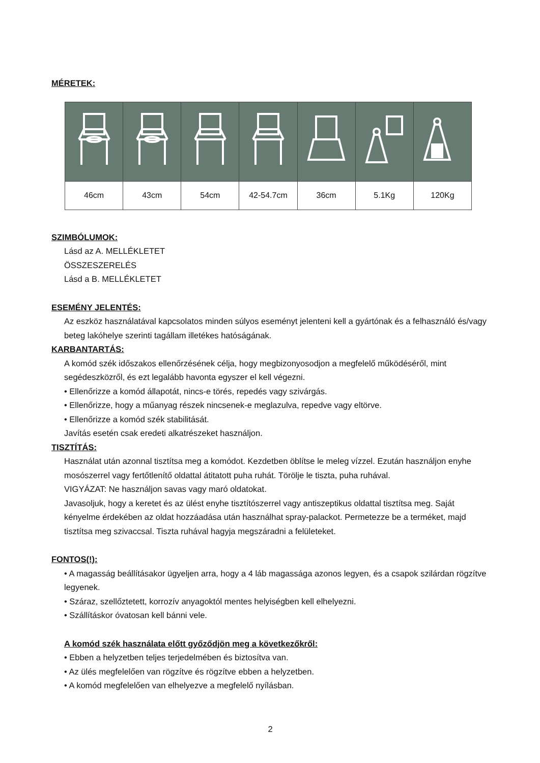MÉRETEK:
| 46cm | 43cm | 54cm | 42-54.7cm | 36cm | 5.1Kg | 120Kg |
SZIMBÓLUMOK:
Lásd az A. MELLÉKLETET
ÖSSZESZERELÉS
Lásd a B. MELLÉKLETET
ESEMÉNY JELENTÉS:
Az eszköz használatával kapcsolatos minden súlyos eseményt jelenteni kell a gyártónak és a felhasználó és/vagy beteg lakóhelye szerinti tagállam illetékes hatóságának.
KARBANTARTÁS:
A komód szék időszakos ellenőrzésének célja, hogy megbizonyosodjon a megfelelő működéséről, mint segédeszközről, és ezt legalább havonta egyszer el kell végezni.
• Ellenőrizze a komód állapotát, nincs-e törés, repedés vagy szivárgás.
• Ellenőrizze, hogy a műanyag részek nincsenek-e meglazulva, repedve vagy eltörve.
• Ellenőrizze a komód szék stabilitását.
Javítás esetén csak eredeti alkatrészeket használjon.
TISZTÍTÁS:
Használat után azonnal tisztítsa meg a komódot. Kezdetben öblítse le meleg vízzel. Ezután használjon enyhe mosószerrel vagy fertőtlenítő oldattal átitatott puha ruhát. Törölje le tiszta, puha ruhával.
VIGYÁZAT: Ne használjon savas vagy maró oldatokat.
Javasoljuk, hogy a keretet és az ülést enyhe tisztítószerrel vagy antiszeptikus oldattal tisztítsa meg. Saját kényelme érdekében az oldat hozzáadása után használhat spray-palackot. Permetezze be a terméket, majd tisztítsa meg szivaccsal. Tiszta ruhával hagyja megszáradni a felületeket.
FONTOS(!):
• A magasság beállításakor ügyeljen arra, hogy a 4 láb magassága azonos legyen, és a csapok szilárdan rögzítve legyenek.
• Száraz, szellőztetett, korrozív anyagoktól mentes helyiségben kell elhelyezni.
• Szállításkor óvatosan kell bánni vele.
A komód szék használata előtt győződjön meg a következőkről:
• Ebben a helyzetben teljes terjedelmében és biztosítva van.
• Az ülés megfelelően van rögzítve és rögzítve ebben a helyzetben.
• A komód megfelelően van elhelyezve a megfelelő nyílásban.
2